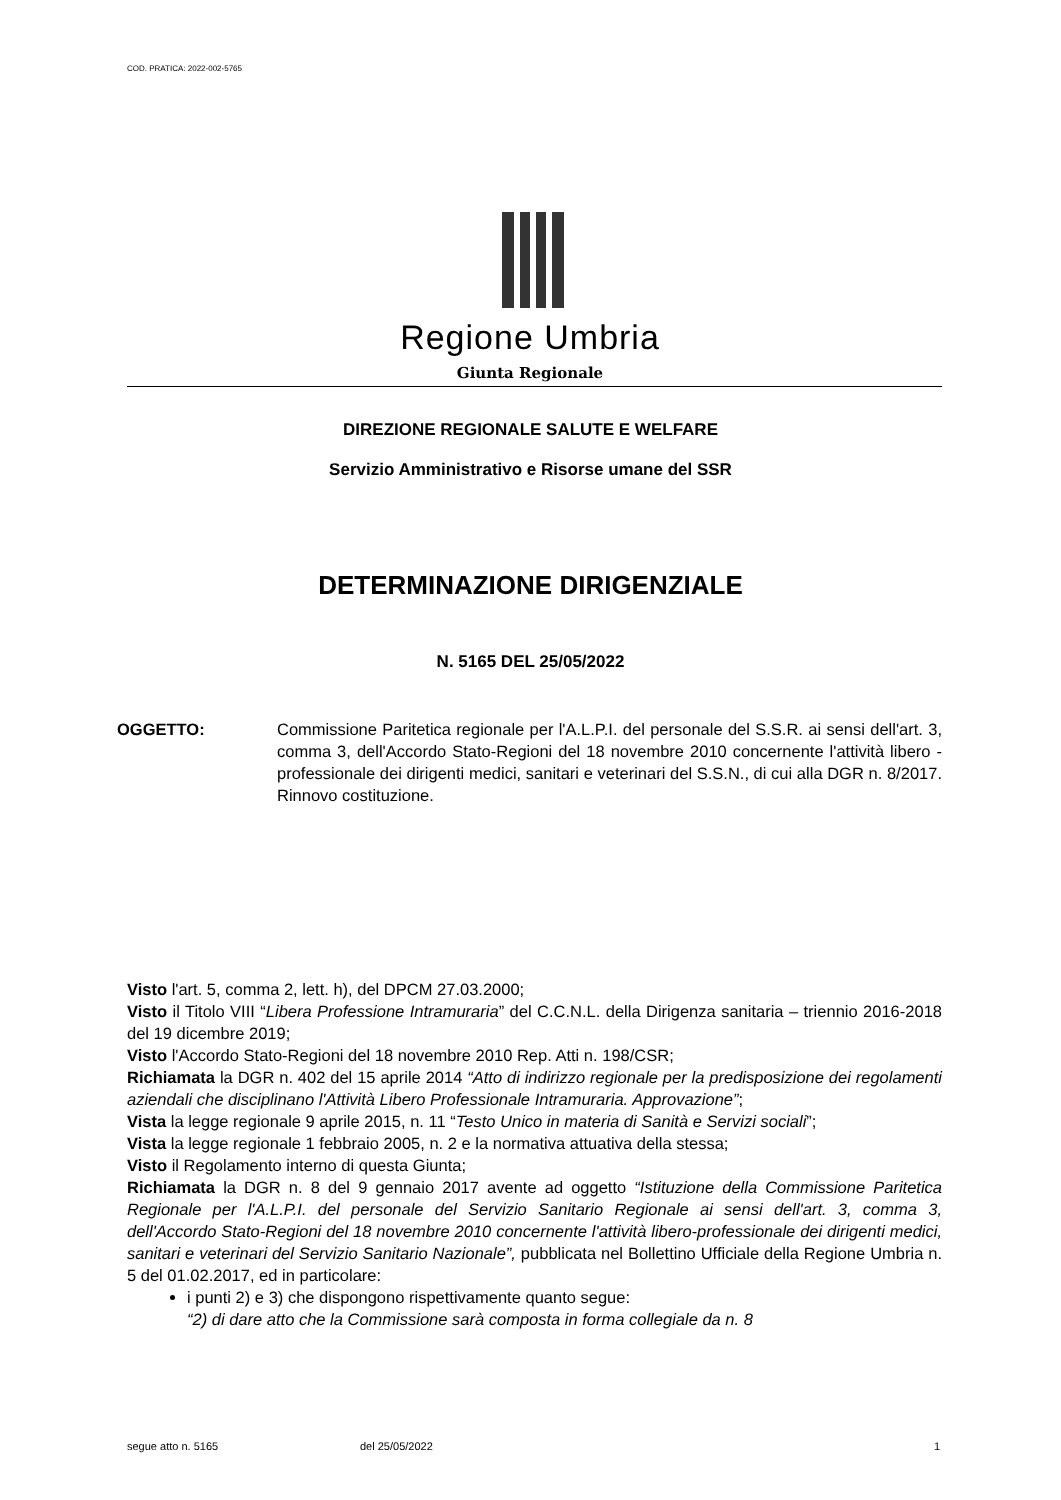COD. PRATICA: 2022-002-5765
Regione Umbria
Giunta Regionale
DIREZIONE REGIONALE SALUTE E WELFARE
Servizio Amministrativo e Risorse umane del SSR
DETERMINAZIONE DIRIGENZIALE
N. 5165 DEL 25/05/2022
OGGETTO: Commissione Paritetica regionale per l'A.L.P.I. del personale del S.S.R. ai sensi dell'art. 3, comma 3, dell'Accordo Stato-Regioni del 18 novembre 2010 concernente l'attività libero - professionale dei dirigenti medici, sanitari e veterinari del S.S.N., di cui alla DGR n. 8/2017. Rinnovo costituzione.
Visto l'art. 5, comma 2, lett. h), del DPCM 27.03.2000;
Visto il Titolo VIII “Libera Professione Intramuraria” del C.C.N.L. della Dirigenza sanitaria – triennio 2016-2018 del 19 dicembre 2019;
Visto l'Accordo Stato-Regioni del 18 novembre 2010 Rep. Atti n. 198/CSR;
Richiamata la DGR n. 402 del 15 aprile 2014 “Atto di indirizzo regionale per la predisposizione dei regolamenti aziendali che disciplinano l'Attività Libero Professionale Intramuraria. Approvazione”;
Vista la legge regionale 9 aprile 2015, n. 11 “Testo Unico in materia di Sanità e Servizi sociali”;
Vista la legge regionale 1 febbraio 2005, n. 2 e la normativa attuativa della stessa;
Visto il Regolamento interno di questa Giunta;
Richiamata la DGR n. 8 del 9 gennaio 2017 avente ad oggetto “Istituzione della Commissione Paritetica Regionale per l'A.L.P.I. del personale del Servizio Sanitario Regionale ai sensi dell'art. 3, comma 3, dell'Accordo Stato-Regioni del 18 novembre 2010 concernente l'attività libero-professionale dei dirigenti medici, sanitari e veterinari del Servizio Sanitario Nazionale”, pubblicata nel Bollettino Ufficiale della Regione Umbria n. 5 del 01.02.2017, ed in particolare:
i punti 2) e 3) che dispongono rispettivamente quanto segue:
“2) di dare atto che la Commissione sarà composta in forma collegiale da n. 8
segue atto n. 5165 del 25/05/2022 1